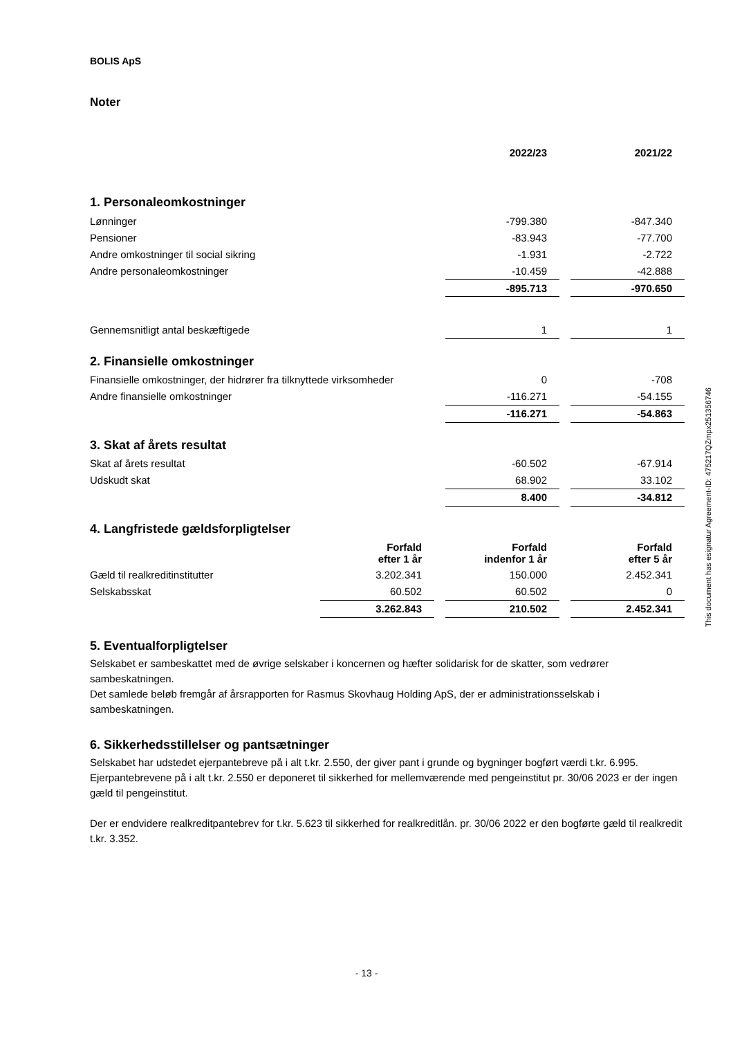BOLIS ApS
Noter
| | 2022/23 | | 2021/22 |
1. Personaleomkostninger
| Lønninger | -799.380 | | -847.340 |
| Pensioner | -83.943 | | -77.700 |
| Andre omkostninger til social sikring | -1.931 | | -2.722 |
| Andre personaleomkostninger | -10.459 | | -42.888 |
| | -895.713 | | -970.650 |
| Gennemsnitligt antal beskæftigede | 1 | | 1 |
2. Finansielle omkostninger
| Finansielle omkostninger, der hidrører fra tilknyttede virksomheder | 0 | | -708 |
| Andre finansielle omkostninger | -116.271 | | -54.155 |
| | -116.271 | | -54.863 |
3. Skat af årets resultat
| Skat af årets resultat | -60.502 | | -67.914 |
| Udskudt skat | 68.902 | | 33.102 |
| | 8.400 | | -34.812 |
4. Langfristede gældsforpligtelser
| | Forfald efter 1 år | | Forfald indenfor 1 år | | Forfald efter 5 år |
| Gæld til realkreditinstitutter | 3.202.341 | | 150.000 | | 2.452.341 |
| Selskabsskat | 60.502 | | 60.502 | | 0 |
| | 3.262.843 | | 210.502 | | 2.452.341 |
5. Eventualforpligtelser
Selskabet er sambeskattet med de øvrige selskaber i koncernen og hæfter solidarisk for de skatter, som vedrører sambeskatningen.
Det samlede beløb fremgår af årsrapporten for Rasmus Skovhaug Holding ApS, der er administrationsselskab i sambeskatningen.
6. Sikkerhedsstillelser og pantsætninger
Selskabet har udstedet ejerpantebreve på i alt t.kr. 2.550, der giver pant i grunde og bygninger bogført værdi t.kr. 6.995. Ejerpantebrevene på i alt t.kr. 2.550 er deponeret til sikkerhed for mellemværende med pengeinstitut pr. 30/06 2023 er der ingen gæld til pengeinstitut.
Der er endvidere realkreditpantebrev for t.kr. 5.623 til sikkerhed for realkreditlån. pr. 30/06 2022 er den bogførte gæld til realkredit t.kr. 3.352.
This document has esignatur Agreement-ID: 475217QZmpx251356746
- 13 -